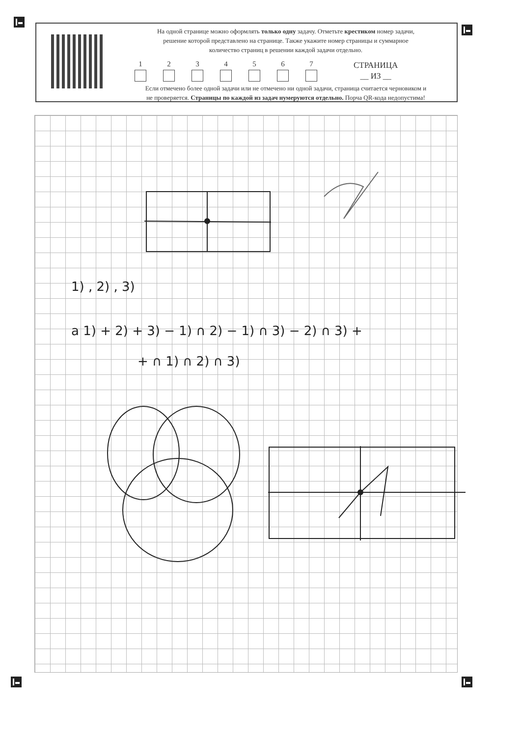На одной странице можно оформлять только одну задачу. Отметьте крестиком номер задачи,
решение которой представлено на странице. Также укажите номер страницы и суммарное
количество страниц в решении каждой задачи отдельно.
1
2
3
4
5
6
7
СТРАНИЦА
__ ИЗ __
Если отмечено более одной задачи или не отмечено ни одной задачи, страница считается черновиком и
не проверяется. Страницы по каждой из задач нумеруются отдельно. Порча QR-кода недопустима!
1) , 2) , 3)
a 1) + 2) + 3) − 1) ∩ 2) − 1) ∩ 3) − 2) ∩ 3) +
+ ∩ 1) ∩ 2) ∩ 3)